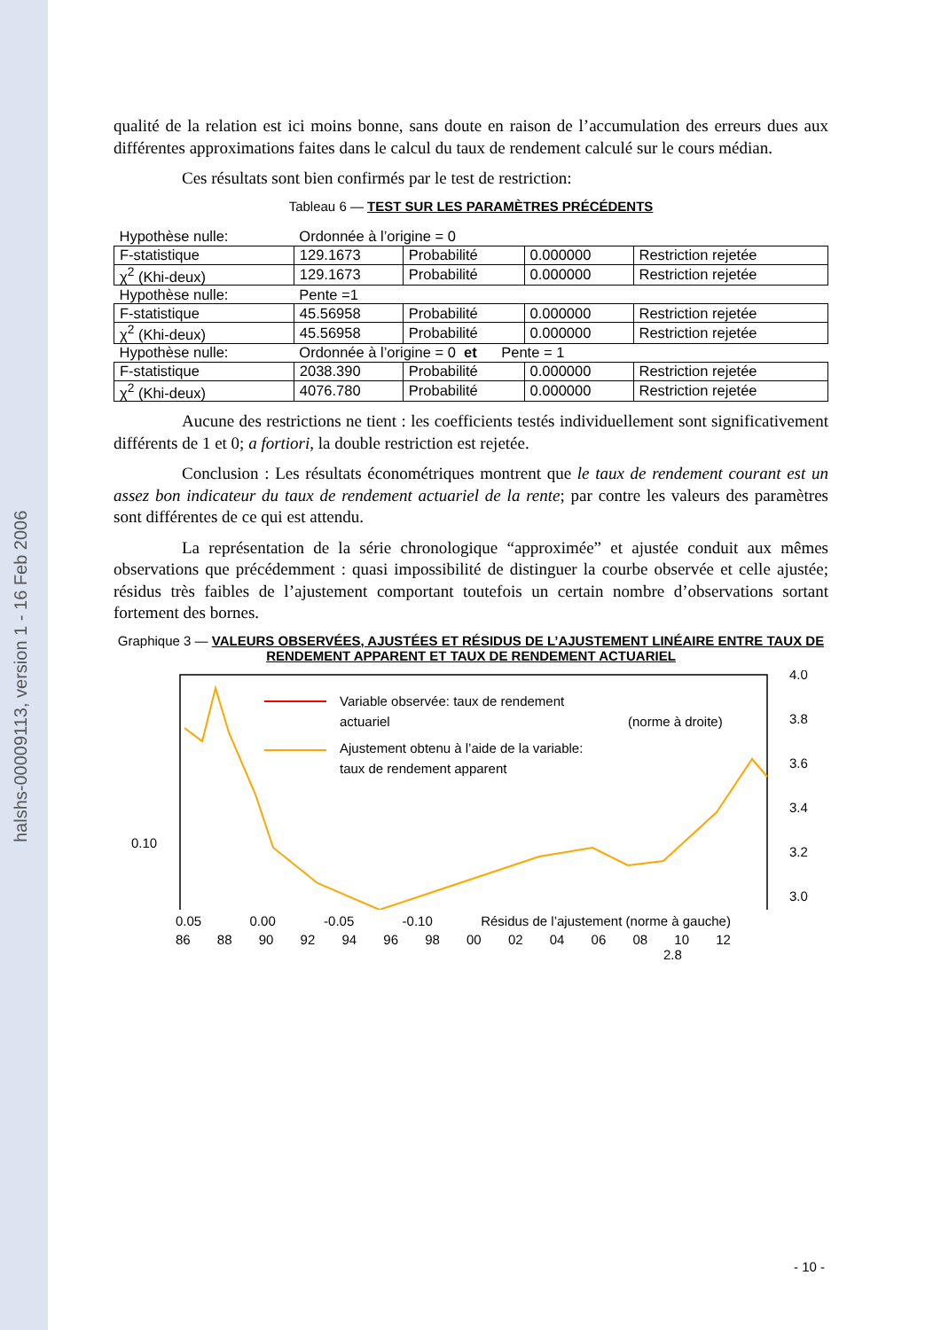halshs-00009113, version 1 - 16 Feb 2006
qualité de la relation est ici moins bonne, sans doute en raison de l’accumulation des erreurs dues aux différentes approximations faites dans le calcul du taux de rendement calculé sur le cours médian.
Ces résultats sont bien confirmés par le test de restriction:
Tableau 6 — TEST SUR LES PARAMÈTRES PRÉCÉDENTS
| Hypothèse nulle: | Ordonnée à l’origine = 0 | | | |
| F-statistique | 129.1673 | Probabilité | 0.000000 | Restriction rejetée |
| χ<sup>2</sup> (Khi-deux) | 129.1673 | Probabilité | 0.000000 | Restriction rejetée |
| Hypothèse nulle: | Pente =1 | | | |
| F-statistique | 45.56958 | Probabilité | 0.000000 | Restriction rejetée |
| χ<sup>2</sup> (Khi-deux) | 45.56958 | Probabilité | 0.000000 | Restriction rejetée |
| Hypothèse nulle: | Ordonnée à l’origine = 0 et Pente = 1 | | | |
| F-statistique | 2038.390 | Probabilité | 0.000000 | Restriction rejetée |
| χ<sup>2</sup> (Khi-deux) | 4076.780 | Probabilité | 0.000000 | Restriction rejetée |
Aucune des restrictions ne tient : les coefficients testés individuellement sont significativement différents de 1 et 0; a fortiori, la double restriction est rejetée.
Conclusion : Les résultats économétriques montrent que le taux de rendement courant est un assez bon indicateur du taux de rendement actuariel de la rente; par contre les valeurs des paramètres sont différentes de ce qui est attendu.
La représentation de la série chronologique “approximée” et ajustée conduit aux mêmes observations que précédemment : quasi impossibilité de distinguer la courbe observée et celle ajustée; résidus très faibles de l’ajustement comportant toutefois un certain nombre d’observations sortant fortement des bornes.
Graphique 3 — VALEURS OBSERVÉES, AJUSTÉES ET RÉSIDUS DE L’AJUSTEMENT LINÉAIRE ENTRE TAUX DE RENDEMENT APPARENT ET TAUX DE RENDEMENT ACTUARIEL
4.0
3.8
3.6
3.4
3.2
3.0
0.10
Variable observée: taux de rendement
actuariel
(norme à droite)
Ajustement obtenu à l’aide de la variable:
taux de rendement apparent
0.05 0.00 -0.05 -0.10 Résidus de l’ajustement (norme à gauche)
86 88 90 92 94 96 98 00 02 04 06 08 10 12
2.8
- 10 -